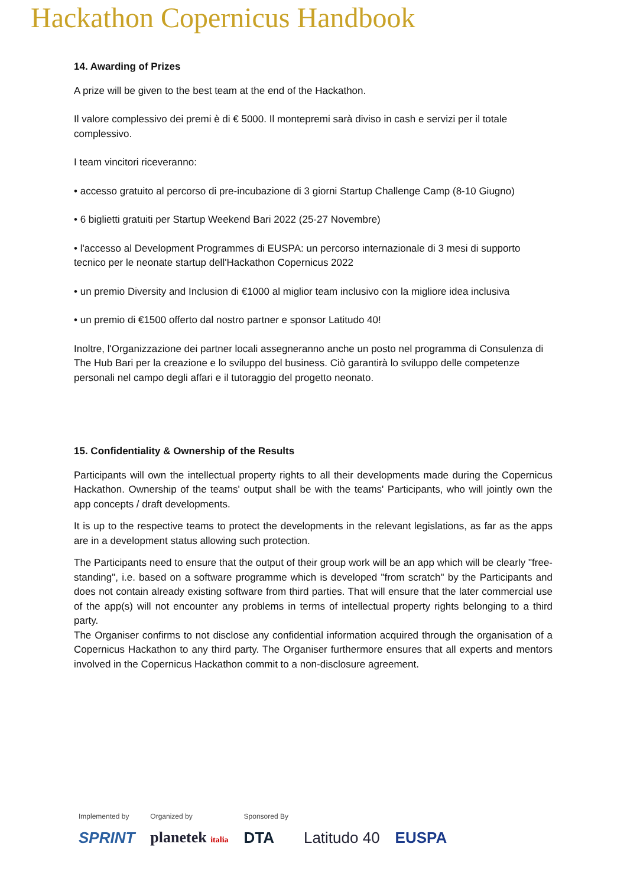Hackathon Copernicus Handbook
14. Awarding of Prizes
A prize will be given to the best team at the end of the Hackathon.
Il valore complessivo dei premi è di € 5000. Il montepremi sarà diviso in cash e servizi per il totale complessivo.
I team vincitori riceveranno:
• accesso gratuito al percorso di pre-incubazione di 3 giorni Startup Challenge Camp (8-10 Giugno)
• 6 biglietti gratuiti per Startup Weekend Bari 2022 (25-27 Novembre)
• l'accesso al Development Programmes di EUSPA: un percorso internazionale di 3 mesi di supporto tecnico per le neonate startup dell'Hackathon Copernicus 2022
• un premio Diversity and Inclusion di €1000 al miglior team inclusivo con la migliore idea inclusiva
• un premio di €1500 offerto dal nostro partner e sponsor Latitudo 40!
Inoltre, l'Organizzazione dei partner locali assegneranno anche un posto nel programma di Consulenza di The Hub Bari per la creazione e lo sviluppo del business. Ciò garantirà lo sviluppo delle competenze personali nel campo degli affari e il tutoraggio del progetto neonato.
15. Confidentiality & Ownership of the Results
Participants will own the intellectual property rights to all their developments made during the Copernicus Hackathon. Ownership of the teams' output shall be with the teams' Participants, who will jointly own the app concepts / draft developments.
It is up to the respective teams to protect the developments in the relevant legislations, as far as the apps are in a development status allowing such protection.
The Participants need to ensure that the output of their group work will be an app which will be clearly "free-standing", i.e. based on a software programme which is developed "from scratch" by the Participants and does not contain already existing software from third parties. That will ensure that the later commercial use of the app(s) will not encounter any problems in terms of intellectual property rights belonging to a third party.
The Organiser confirms to not disclose any confidential information acquired through the organisation of a Copernicus Hackathon to any third party. The Organiser furthermore ensures that all experts and mentors involved in the Copernicus Hackathon commit to a non-disclosure agreement.
Implemented by
SPRINT
Organized by
planetek italia
Sponsored By
DTA
Latitudo 40 EUSPA